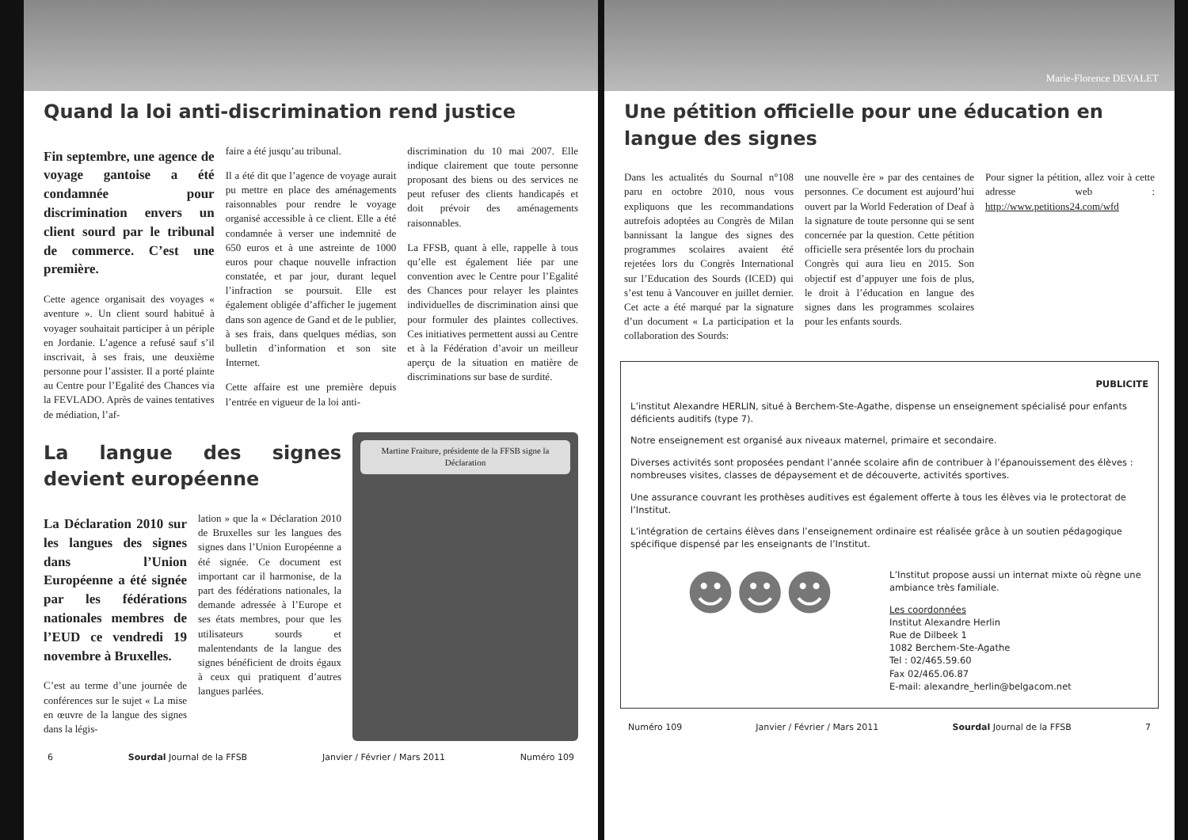Quand la loi anti-discrimination rend justice
Fin septembre, une agence de voyage gantoise a été condamnée pour discrimination envers un client sourd par le tribunal de commerce. C’est une première.
Cette agence organisait des voyages « aventure ». Un client sourd habitué à voyager souhaitait participer à un périple en Jordanie. L’agence a refusé sauf s’il inscrivait, à ses frais, une deuxième personne pour l’assister. Il a porté plainte au Centre pour l’Egalité des Chances via la FEVLADO. Après de vaines tentatives de médiation, l’af-
faire a été jusqu’au tribunal.
Il a été dit que l’agence de voyage aurait pu mettre en place des aménagements raisonnables pour rendre le voyage organisé accessible à ce client. Elle a été condamnée à verser une indemnité de 650 euros et à une astreinte de 1000 euros pour chaque nouvelle infraction constatée, et par jour, durant lequel l’infraction se poursuit. Elle est également obligée d’afficher le jugement dans son agence de Gand et de le publier, à ses frais, dans quelques médias, son bulletin d’information et son site Internet.
Cette affaire est une première depuis l’entrée en vigueur de la loi anti-
discrimination du 10 mai 2007. Elle indique clairement que toute personne proposant des biens ou des services ne peut refuser des clients handicapés et doit prévoir des aménagements raisonnables.
La FFSB, quant à elle, rappelle à tous qu’elle est également liée par une convention avec le Centre pour l’Egalité des Chances pour relayer les plaintes individuelles de discrimination ainsi que pour formuler des plaintes collectives. Ces initiatives permettent aussi au Centre et à la Fédération d’avoir un meilleur aperçu de la situation en matière de discriminations sur base de surdité.
La langue des signes devient européenne
La Déclaration 2010 sur les langues des signes dans l’Union Européenne a été signée par les fédérations nationales membres de l’EUD ce vendredi 19 novembre à Bruxelles.
C’est au terme d’une journée de conférences sur le sujet « La mise en œuvre de la langue des signes dans la légis-
lation » que la « Déclaration 2010 de Bruxelles sur les langues des signes dans l’Union Européenne a été signée. Ce document est important car il harmonise, de la part des fédérations nationales, la demande adressée à l’Europe et ses états membres, pour que les utilisateurs sourds et malentendants de la langue des signes bénéficient de droits égaux à ceux qui pratiquent d’autres langues parlées.
Martine Fraiture, présidente de la FFSB signe la Déclaration
6 Sourdal Journal de la FFSB Janvier / Février / Mars 2011 Numéro 109
Marie-Florence DEVALET
Une pétition officielle pour une éducation en langue des signes
Dans les actualités du Sournal n°108 paru en octobre 2010, nous vous expliquons que les recommandations autrefois adoptées au Congrès de Milan bannissant la langue des signes des programmes scolaires avaient été rejetées lors du Congrès International sur l’Education des Sourds (ICED) qui s’est tenu à Vancouver en juillet dernier. Cet acte a été marqué par la signature d’un document « La participation et la collaboration des Sourds:
une nouvelle ère » par des centaines de personnes. Ce document est aujourd’hui ouvert par la World Federation of Deaf à la signature de toute personne qui se sent concernée par la question. Cette pétition officielle sera présentée lors du prochain Congrès qui aura lieu en 2015. Son objectif est d’appuyer une fois de plus, le droit à l’éducation en langue des signes dans les programmes scolaires pour les enfants sourds.
Pour signer la pétition, allez voir à cette adresse web : http://www.petitions24.com/wfd
PUBLICITE
L’institut Alexandre HERLIN, situé à Berchem-Ste-Agathe, dispense un enseignement spécialisé pour enfants déficients auditifs (type 7).
Notre enseignement est organisé aux niveaux maternel, primaire et secondaire.
Diverses activités sont proposées pendant l’année scolaire afin de contribuer à l’épanouissement des élèves : nombreuses visites, classes de dépaysement et de découverte, activités sportives.
Une assurance couvrant les prothèses auditives est également offerte à tous les élèves via le protectorat de l’Institut.
L’intégration de certains élèves dans l’enseignement ordinaire est réalisée grâce à un soutien pédagogique spécifique dispensé par les enseignants de l’Institut.
☻☻☻
L’Institut propose aussi un internat mixte où règne une ambiance très familiale.
Les coordonnées
Institut Alexandre Herlin
Rue de Dilbeek 1
1082 Berchem-Ste-Agathe
Tel : 02/465.59.60
Fax 02/465.06.87
E-mail: alexandre_herlin@belgacom.net
Numéro 109 Janvier / Février / Mars 2011 Sourdal Journal de la FFSB 7